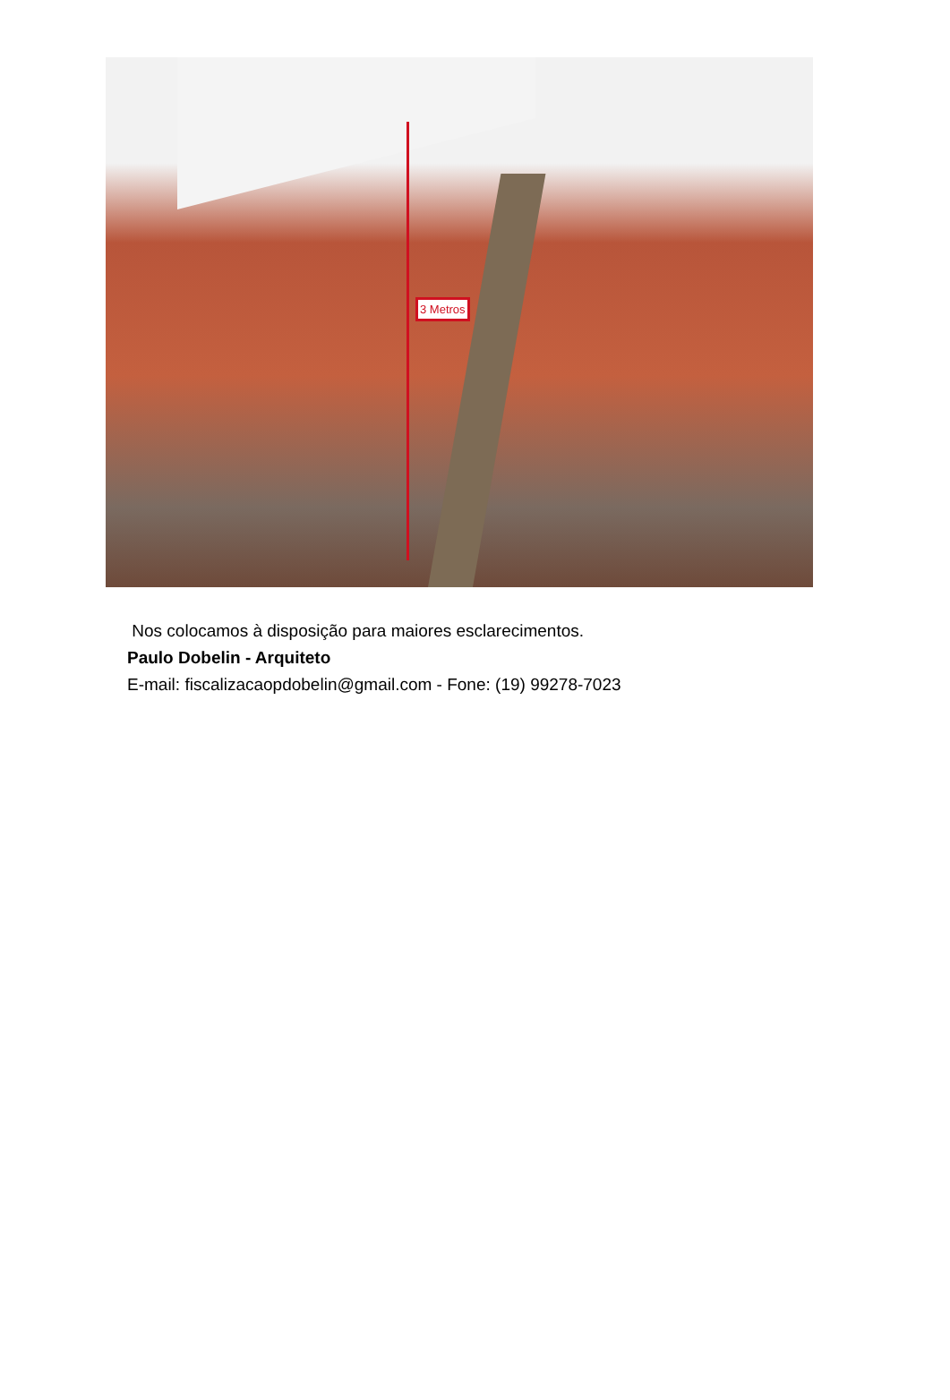3 Metros
Nos colocamos à disposição para maiores esclarecimentos.
Paulo Dobelin - Arquiteto
E-mail: fiscalizacaopdobelin@gmail.com - Fone: (19) 99278-7023